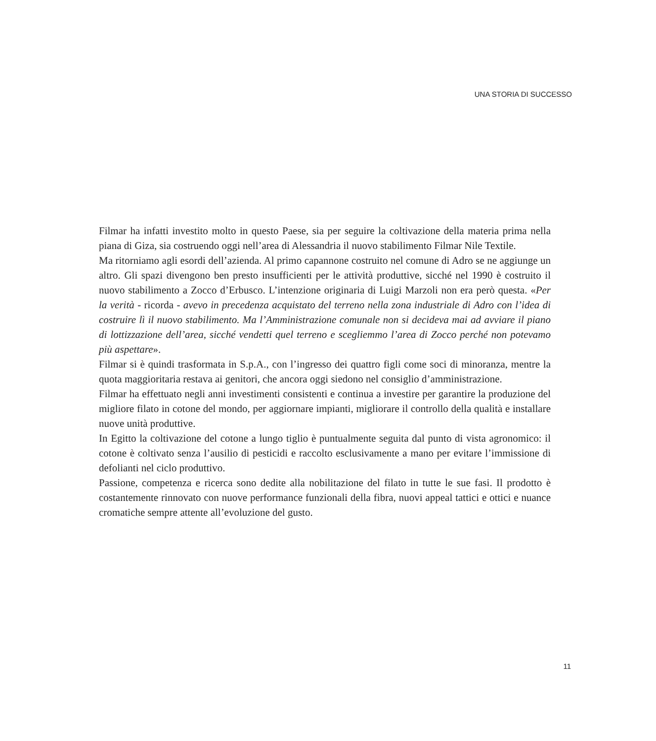UNA STORIA DI SUCCESSO
Filmar ha infatti investito molto in questo Paese, sia per seguire la coltivazione della materia prima nella piana di Giza, sia costruendo oggi nell’area di Alessandria il nuovo stabilimento Filmar Nile Textile.
Ma ritorniamo agli esordi dell’azienda. Al primo capannone costruito nel comune di Adro se ne aggiunge un altro. Gli spazi divengono ben presto insufficienti per le attività produttive, sicché nel 1990 è costruito il nuovo stabilimento a Zocco d’Erbusco. L’intenzione originaria di Luigi Marzoli non era però questa. «Per la verità - ricorda - avevo in precedenza acquistato del terreno nella zona industriale di Adro con l’idea di costruire lì il nuovo stabilimento. Ma l’Amministrazione comunale non si decideva mai ad avviare il piano di lottizzazione dell’area, sicché vendetti quel terreno e scegliemmo l’area di Zocco perché non potevamo più aspettare».
Filmar si è quindi trasformata in S.p.A., con l’ingresso dei quattro figli come soci di minoranza, mentre la quota maggioritaria restava ai genitori, che ancora oggi siedono nel consiglio d’amministrazione.
Filmar ha effettuato negli anni investimenti consistenti e continua a investire per garantire la produzione del migliore filato in cotone del mondo, per aggiornare impianti, migliorare il controllo della qualità e installare nuove unità produttive.
In Egitto la coltivazione del cotone a lungo tiglio è puntualmente seguita dal punto di vista agronomico: il cotone è coltivato senza l’ausilio di pesticidi e raccolto esclusivamente a mano per evitare l’immissione di defolianti nel ciclo produttivo.
Passione, competenza e ricerca sono dedite alla nobilitazione del filato in tutte le sue fasi. Il prodotto è costantemente rinnovato con nuove performance funzionali della fibra, nuovi appeal tattici e ottici e nuance cromatiche sempre attente all’evoluzione del gusto.
11